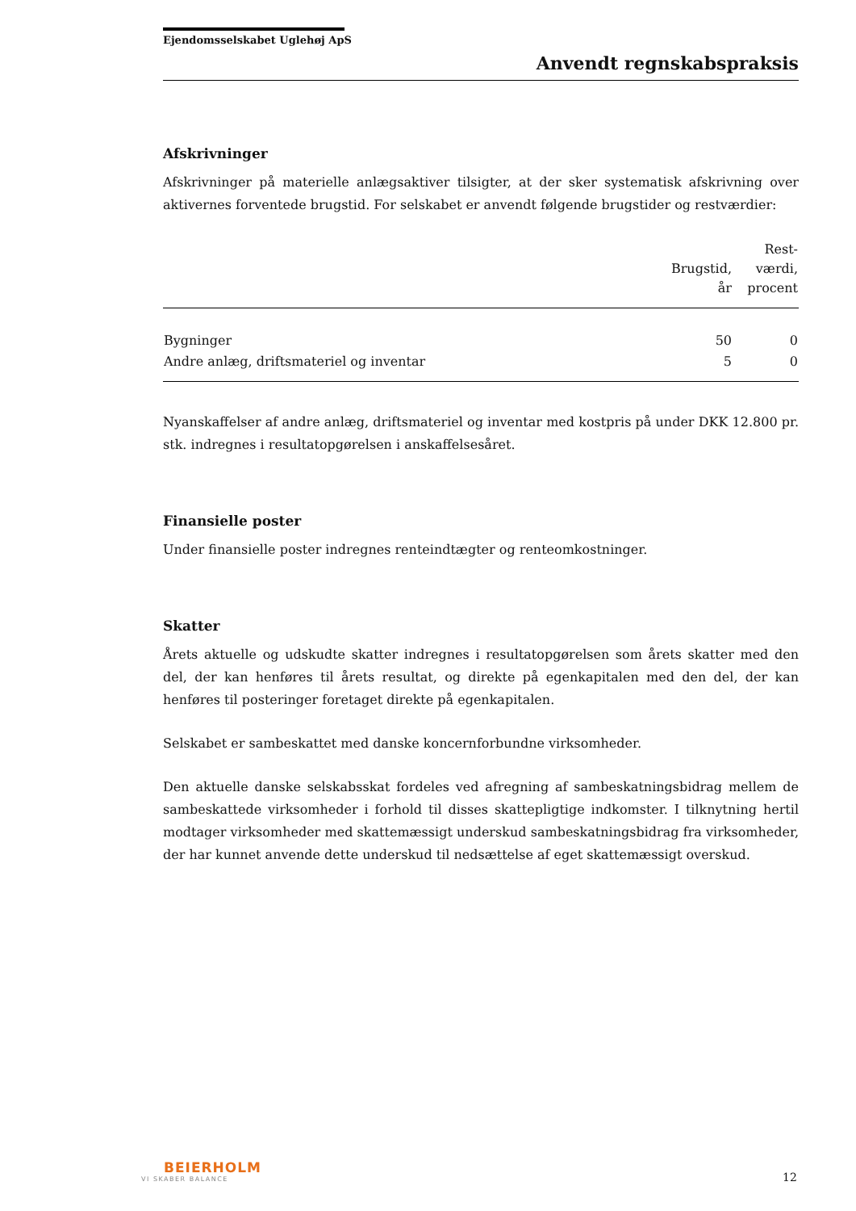Ejendomsselskabet Uglehøj ApS
Anvendt regnskabspraksis
Afskrivninger
Afskrivninger på materielle anlægsaktiver tilsigter, at der sker systematisk afskrivning over aktivernes forventede brugstid. For selskabet er anvendt følgende brugstider og restværdier:
| | Brugstid, år | Rest- værdi, procent |
| --- | --- | --- |
| Bygninger | 50 | 0 |
| Andre anlæg, driftsmateriel og inventar | 5 | 0 |
Nyanskaffelser af andre anlæg, driftsmateriel og inventar med kostpris på under DKK 12.800 pr. stk. indregnes i resultatopgørelsen i anskaffelsesåret.
Finansielle poster
Under finansielle poster indregnes renteindtægter og renteomkostninger.
Skatter
Årets aktuelle og udskudte skatter indregnes i resultatopgørelsen som årets skatter med den del, der kan henføres til årets resultat, og direkte på egenkapitalen med den del, der kan henføres til posteringer foretaget direkte på egenkapitalen.
Selskabet er sambeskattet med danske koncernforbundne virksomheder.
Den aktuelle danske selskabsskat fordeles ved afregning af sambeskatningsbidrag mellem de sambeskattede virksomheder i forhold til disses skattepligtige indkomster. I tilknytning hertil modtager virksomheder med skattemæssigt underskud sambeskatningsbidrag fra virksomheder, der har kunnet anvende dette underskud til nedsættelse af eget skattemæssigt overskud.
BEIERHOLM
VI SKABER BALANCE
12